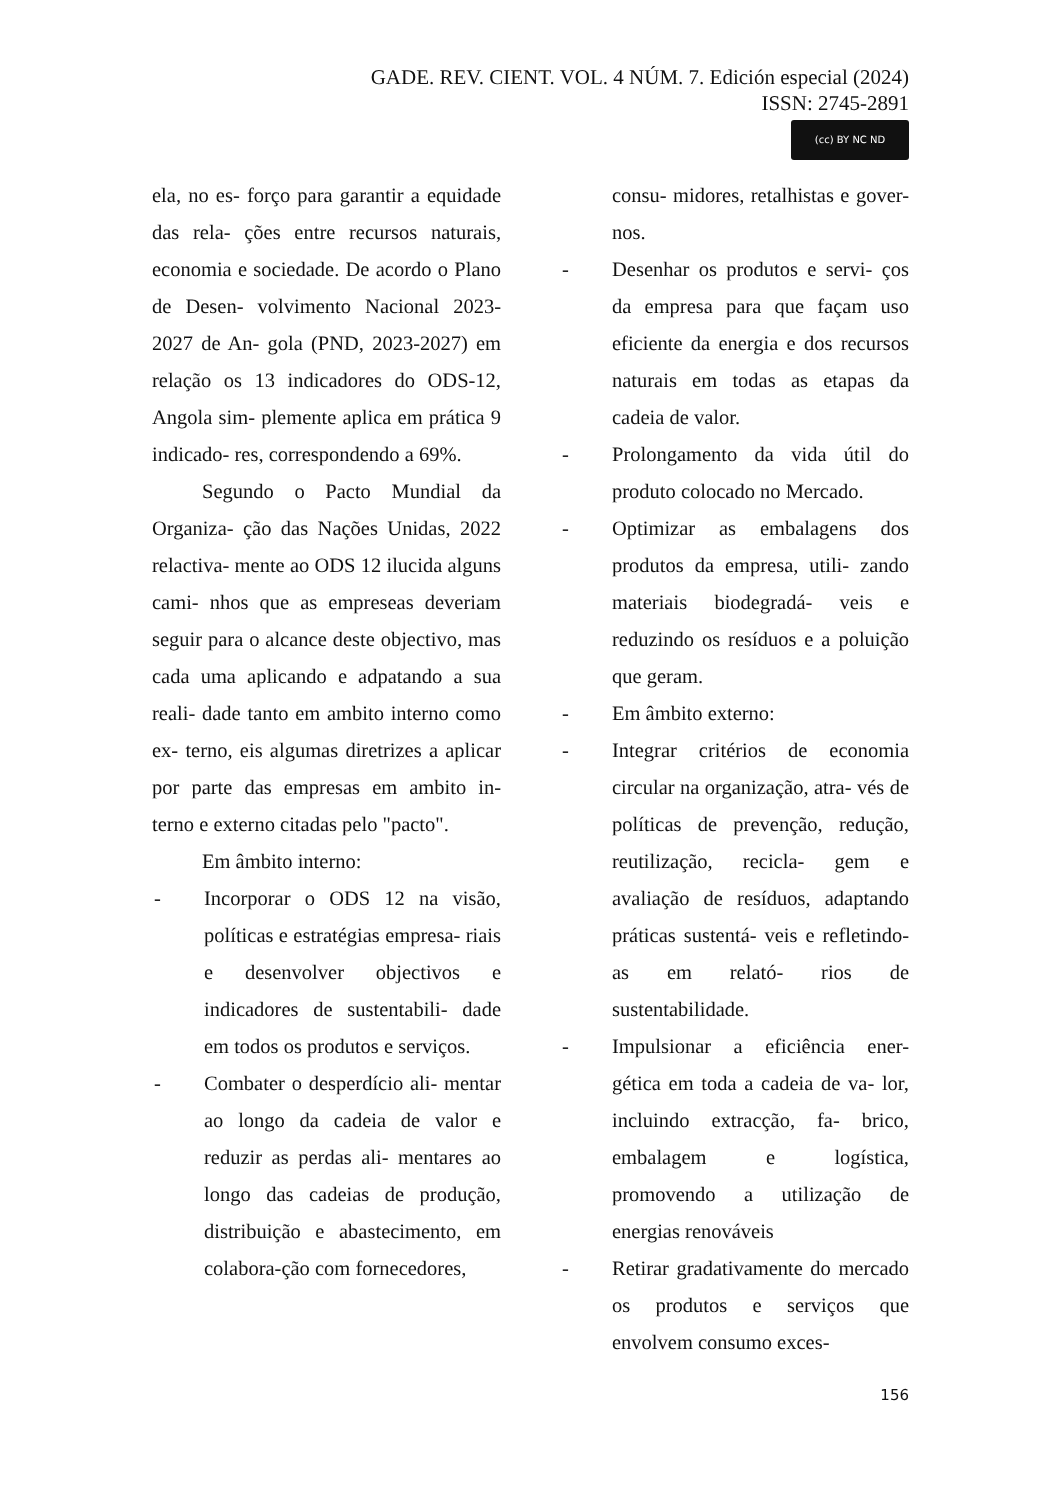GADE. REV. CIENT. VOL. 4 NÚM. 7. Edición especial (2024)
ISSN: 2745-2891
(cc) BY NC ND
ela, no es- forço para garantir a equidade das rela- ções entre recursos naturais, economia e sociedade. De acordo o Plano de Desen- volvimento Nacional 2023-2027 de An- gola (PND, 2023-2027) em relação os 13 indicadores do ODS-12, Angola sim- plemente aplica em prática 9 indicado- res, correspondendo a 69%.
Segundo o Pacto Mundial da Organiza- ção das Nações Unidas, 2022 relactiva- mente ao ODS 12 ilucida alguns cami- nhos que as empreseas deveriam seguir para o alcance deste objectivo, mas cada uma aplicando e adpatando a sua reali- dade tanto em ambito interno como ex- terno, eis algumas diretrizes a aplicar por parte das empresas em ambito in- terno e externo citadas pelo "pacto".
Em âmbito interno:
- Incorporar o ODS 12 na visão, políticas e estratégias empresa- riais e desenvolver objectivos e indicadores de sustentabili- dade em todos os produtos e serviços.
- Combater o desperdício ali- mentar ao longo da cadeia de valor e reduzir as perdas ali- mentares ao longo das cadeias de produção, distribuição e abastecimento, em colabora-ção com fornecedores,
consu- midores, retalhistas e gover- nos.
- Desenhar os produtos e servi- ços da empresa para que façam uso eficiente da energia e dos recursos naturais em todas as etapas da cadeia de valor.
- Prolongamento da vida útil do produto colocado no Mercado.
- Optimizar as embalagens dos produtos da empresa, utili- zando materiais biodegradá- veis e reduzindo os resíduos e a poluição que geram.
- Em âmbito externo:
- Integrar critérios de economia circular na organização, atra- vés de políticas de prevenção, redução, reutilização, recicla- gem e avaliação de resíduos, adaptando práticas sustentá- veis e refletindo-as em relató- rios de sustentabilidade.
- Impulsionar a eficiência ener- gética em toda a cadeia de va- lor, incluindo extracção, fa- brico, embalagem e logística, promovendo a utilização de energias renováveis
- Retirar gradativamente do mercado os produtos e serviços que envolvem consumo exces-
156